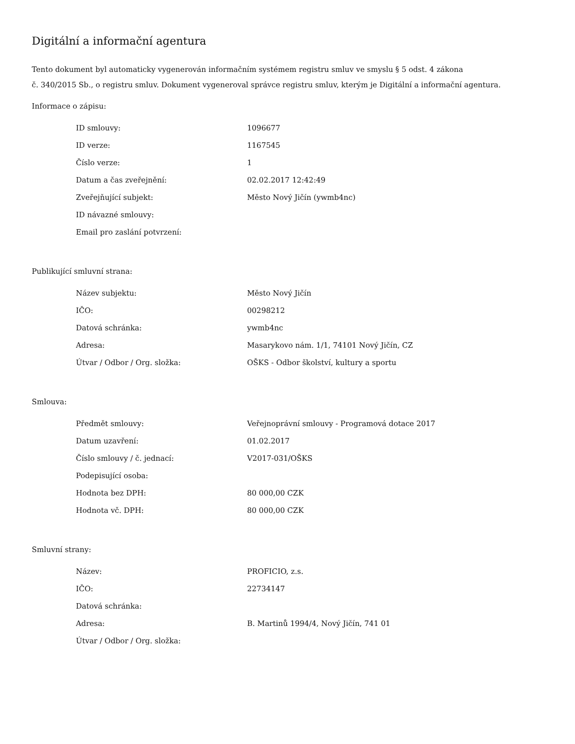Digitální a informační agentura
Tento dokument byl automaticky vygenerován informačním systémem registru smluv ve smyslu § 5 odst. 4 zákona
č. 340/2015 Sb., o registru smluv. Dokument vygeneroval správce registru smluv, kterým je Digitální a informační agentura.
Informace o zápisu:
| ID smlouvy: | 1096677 |
| ID verze: | 1167545 |
| Číslo verze: | 1 |
| Datum a čas zveřejnění: | 02.02.2017 12:42:49 |
| Zveřejňující subjekt: | Město Nový Jičín (ywmb4nc) |
| ID návazné smlouvy: | |
| Email pro zaslání potvrzení: | |
Publikující smluvní strana:
| Název subjektu: | Město Nový Jičín |
| IČO: | 00298212 |
| Datová schránka: | ywmb4nc |
| Adresa: | Masarykovo nám. 1/1, 74101 Nový Jičín, CZ |
| Útvar / Odbor / Org. složka: | OŠKS - Odbor školství, kultury a sportu |
Smlouva:
| Předmět smlouvy: | Veřejnoprávní smlouvy - Programová dotace 2017 |
| Datum uzavření: | 01.02.2017 |
| Číslo smlouvy / č. jednací: | V2017-031/OŠKS |
| Podepisující osoba: | |
| Hodnota bez DPH: | 80 000,00 CZK |
| Hodnota vč. DPH: | 80 000,00 CZK |
Smluvní strany:
| Název: | PROFICIO, z.s. |
| IČO: | 22734147 |
| Datová schránka: | |
| Adresa: | B. Martinů 1994/4, Nový Jičín, 741 01 |
| Útvar / Odbor / Org. složka: | |